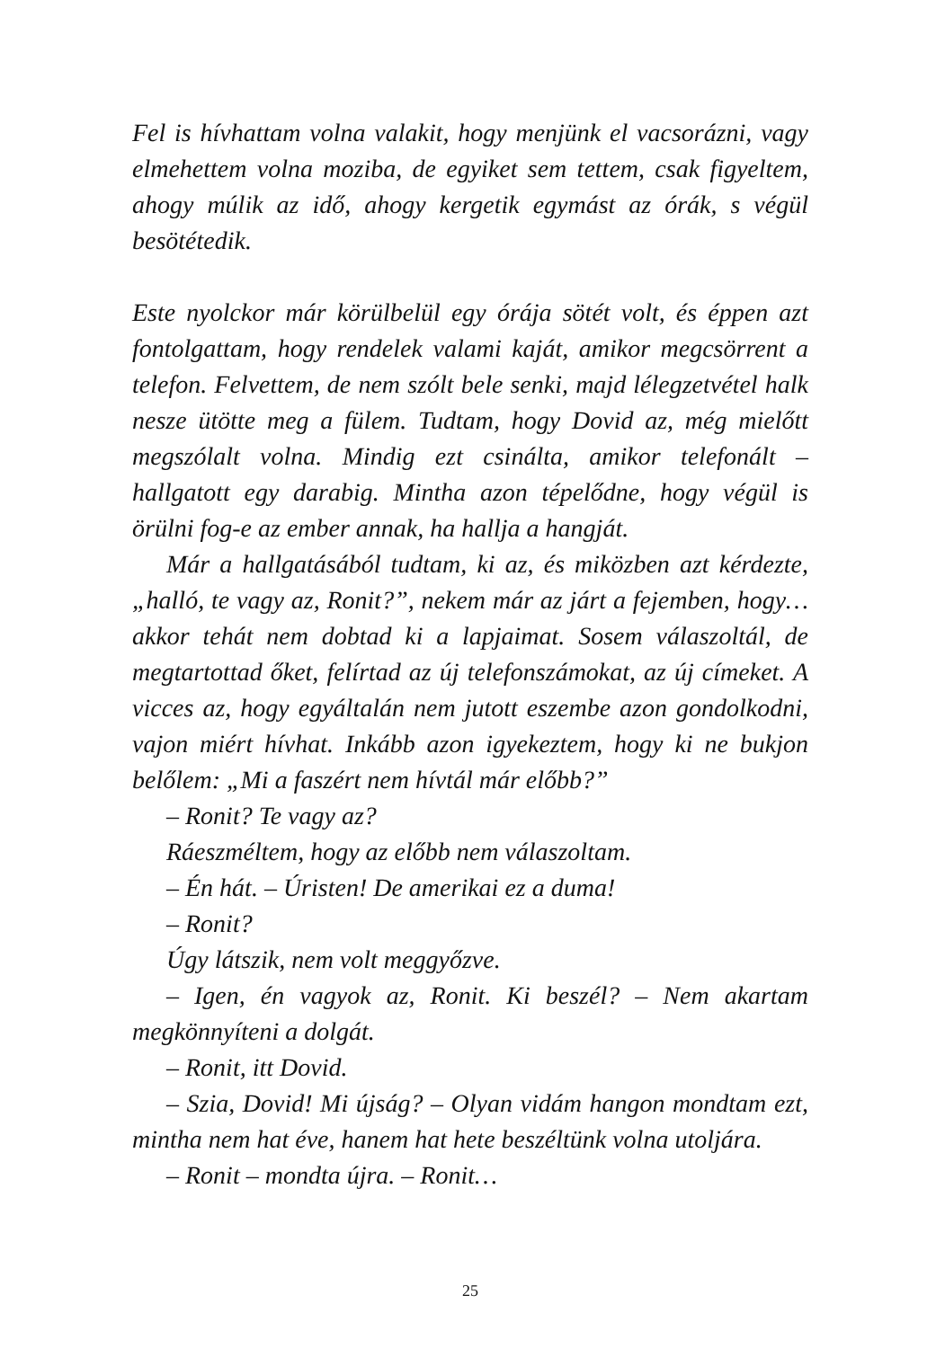Fel is hívhattam volna valakit, hogy menjünk el vacsorázni, vagy elmehettem volna moziba, de egyiket sem tettem, csak figyeltem, ahogy múlik az idő, ahogy kergetik egymást az órák, s végül besötétedik.
Este nyolckor már körülbelül egy órája sötét volt, és éppen azt fontolgattam, hogy rendelek valami kaját, amikor megcsörrent a telefon. Felvettem, de nem szólt bele senki, majd lélegzetvétel halk nesze ütötte meg a fülem. Tudtam, hogy Dovid az, még mielőtt megszólalt volna. Mindig ezt csinálta, amikor telefonált – hallgatott egy darabig. Mintha azon tépelődne, hogy végül is örülni fog-e az ember annak, ha hallja a hangját.
Már a hallgatásából tudtam, ki az, és miközben azt kérdezte, „halló, te vagy az, Ronit?”, nekem már az járt a fejemben, hogy… akkor tehát nem dobtad ki a lapjaimat. Sosem válaszoltál, de megtartottad őket, felírtad az új telefonszámokat, az új címeket. A vicces az, hogy egyáltalán nem jutott eszembe azon gondolkodni, vajon miért hívhat. Inkább azon igyekeztem, hogy ki ne bukjon belőlem: „Mi a faszért nem hívtál már előbb?”
– Ronit? Te vagy az?
Ráeszméltem, hogy az előbb nem válaszoltam.
– Én hát. – Úristen! De amerikai ez a duma!
– Ronit?
Úgy látszik, nem volt meggyőzve.
– Igen, én vagyok az, Ronit. Ki beszél? – Nem akartam megkönnyíteni a dolgát.
– Ronit, itt Dovid.
– Szia, Dovid! Mi újság? – Olyan vidám hangon mondtam ezt, mintha nem hat éve, hanem hat hete beszéltünk volna utoljára.
– Ronit – mondta újra. – Ronit…
25